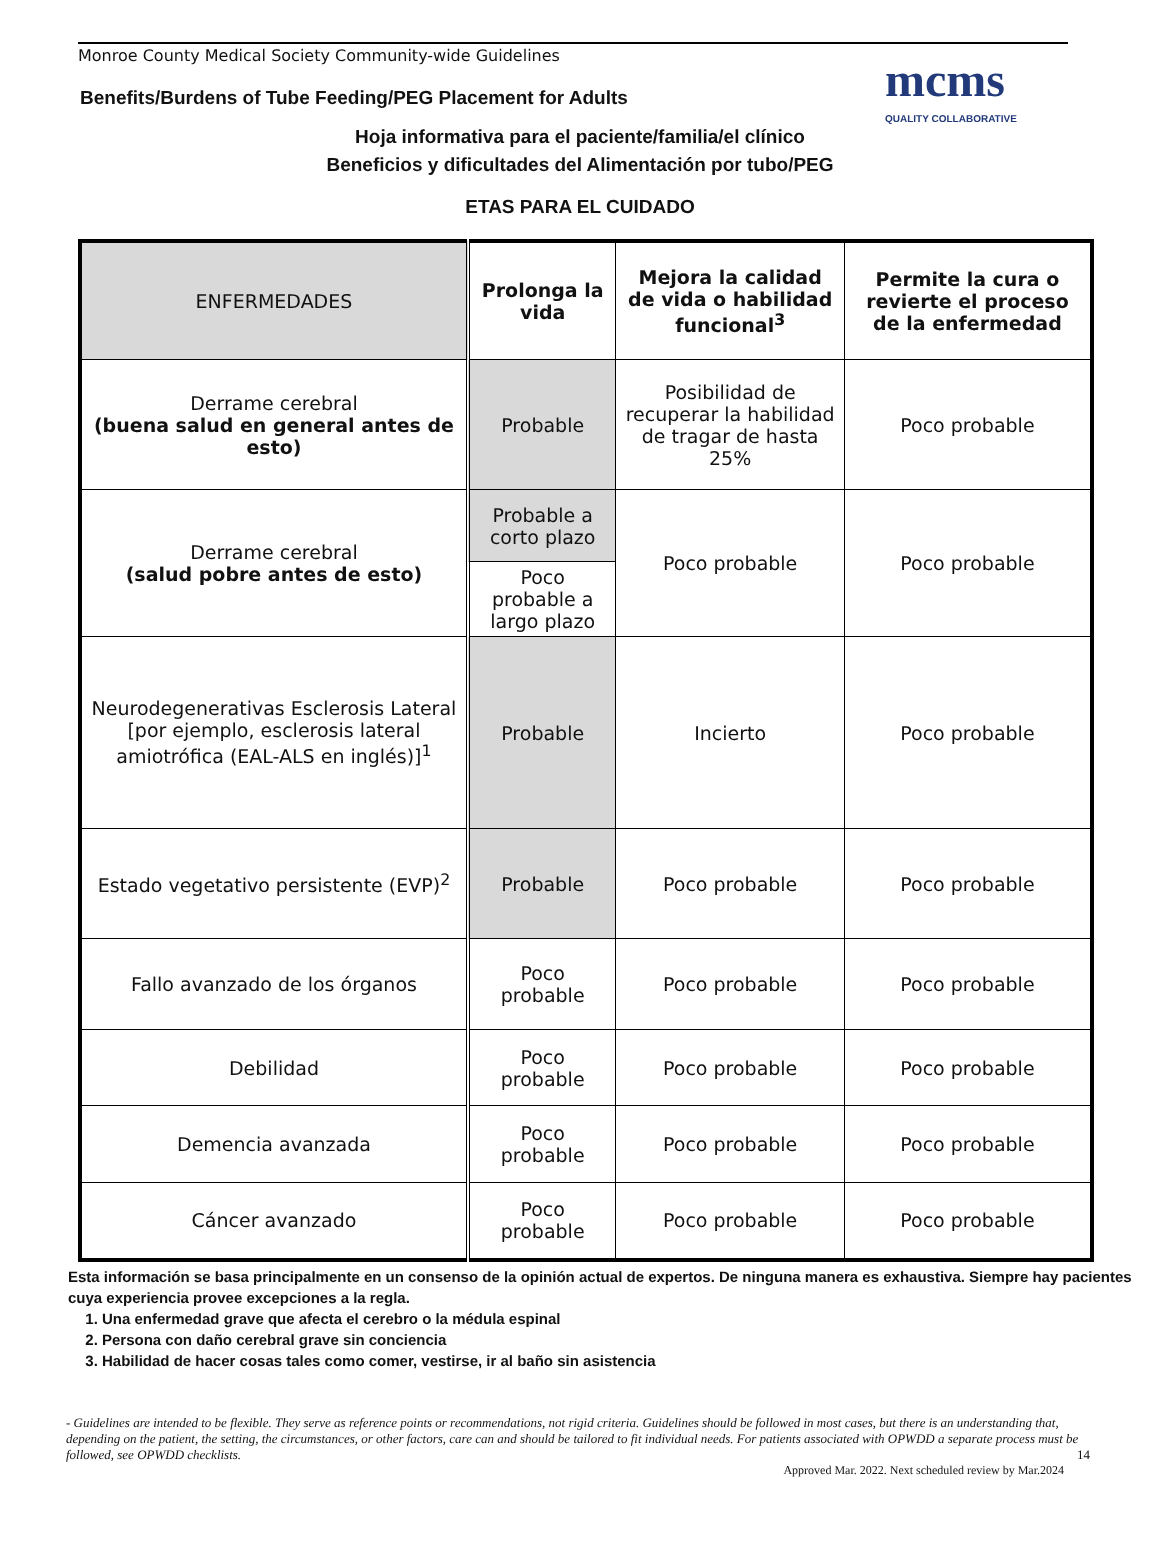Monroe County Medical Society Community-wide Guidelines
Benefits/Burdens of Tube Feeding/PEG Placement for Adults
mcms
QUALITY COLLABORATIVE
Hoja informativa para el paciente/familia/el clínico
Beneficios y dificultades del Alimentación por tubo/PEG
ETAS PARA EL CUIDADO
| ENFERMEDADES | Prolonga la vida | Mejora la calidad de vida o habilidad funcional<sup>3</sup> | Permite la cura o revierte el proceso de la enfermedad |
| --- | --- | --- | --- |
| Derrame cerebral (buena salud en general antes de esto) | Probable | Posibilidad de recuperar la habilidad de tragar de hasta 25% | Poco probable |
| Derrame cerebral (salud pobre antes de esto) | Probable a corto plazo | Poco probable | Poco probable |
| | Poco probable a largo plazo | | |
| Neurodegenerativas Esclerosis Lateral [por ejemplo, esclerosis lateral amiotrófica (EAL-ALS en inglés)]<sup>1</sup> | Probable | Incierto | Poco probable |
| Estado vegetativo persistente (EVP)<sup>2</sup> | Probable | Poco probable | Poco probable |
| Fallo avanzado de los órganos | Poco probable | Poco probable | Poco probable |
| Debilidad | Poco probable | Poco probable | Poco probable |
| Demencia avanzada | Poco probable | Poco probable | Poco probable |
| Cáncer avanzado | Poco probable | Poco probable | Poco probable |
Esta información se basa principalmente en un consenso de la opinión actual de expertos. De ninguna manera es exhaustiva. Siempre hay pacientes cuya experiencia provee excepciones a la regla.
1. Una enfermedad grave que afecta el cerebro o la médula espinal
2. Persona con daño cerebral grave sin conciencia
3. Habilidad de hacer cosas tales como comer, vestirse, ir al baño sin asistencia
- Guidelines are intended to be flexible. They serve as reference points or recommendations, not rigid criteria. Guidelines should be followed in most cases, but there is an understanding that, depending on the patient, the setting, the circumstances, or other factors, care can and should be tailored to fit individual needs. For patients associated with OPWDD a separate process must be followed, see OPWDD checklists. 14
Approved Mar. 2022. Next scheduled review by Mar.2024